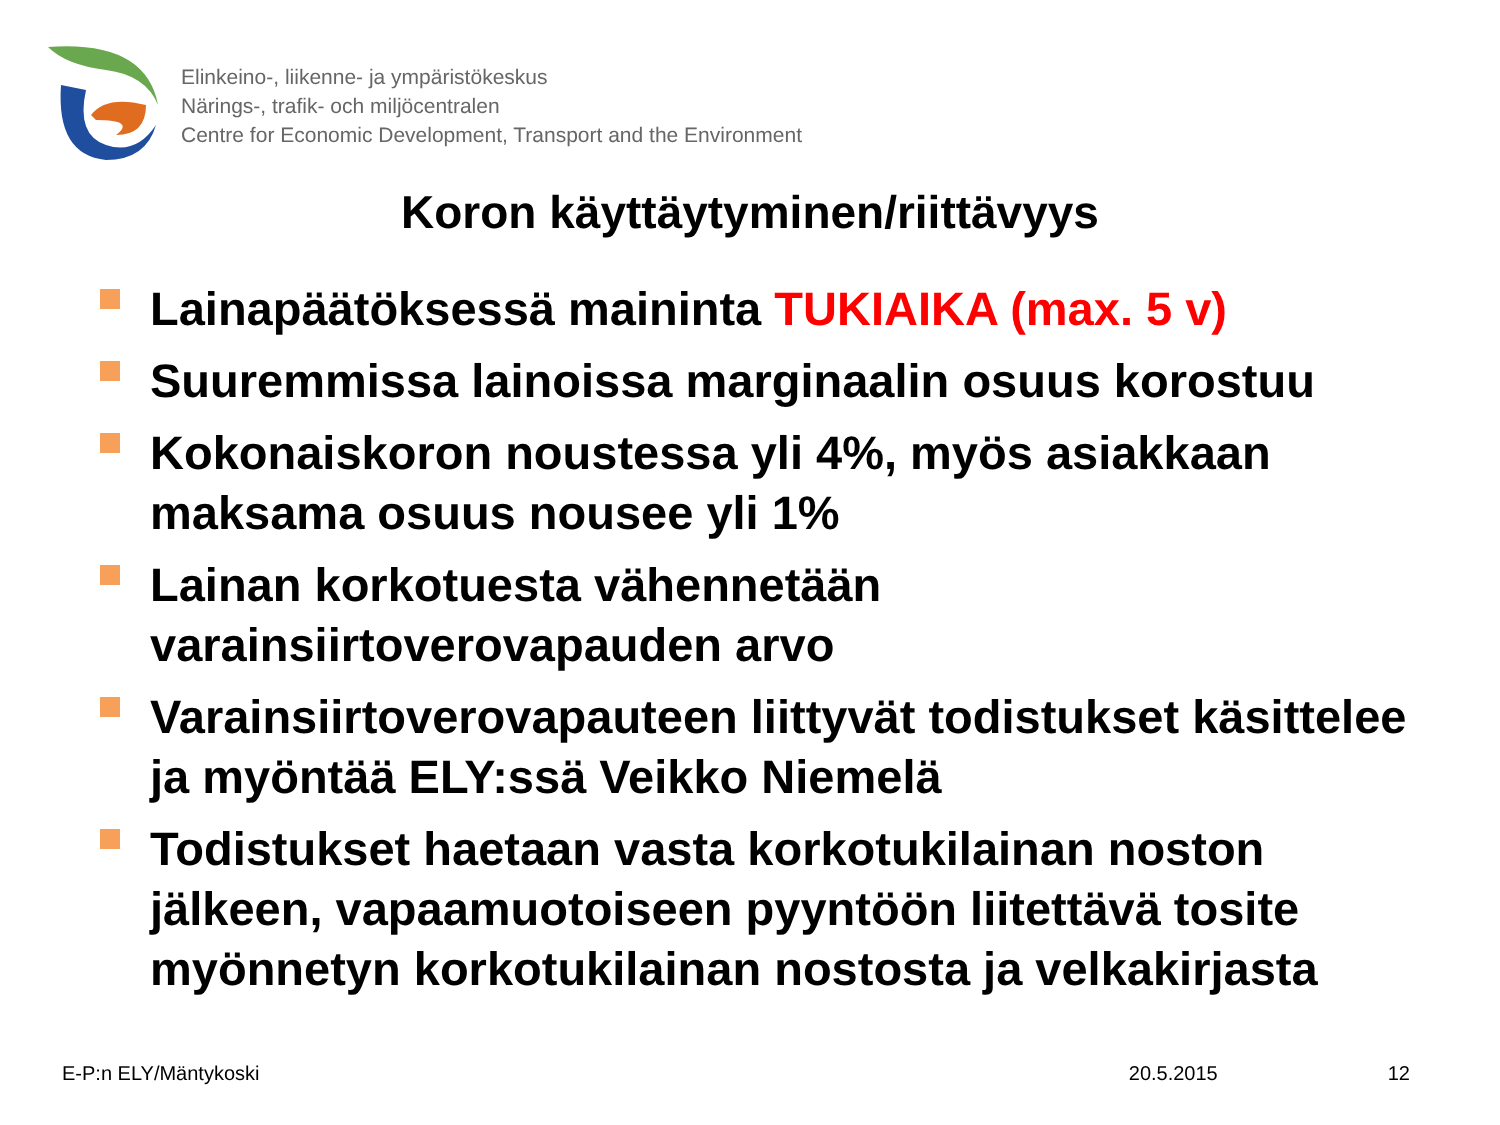Elinkeino-, liikenne- ja ympäristökeskus
Närings-, trafik- och miljöcentralen
Centre for Economic Development, Transport and the Environment
Koron käyttäytyminen/riittävyys
Lainapäätöksessä maininta TUKIAIKA (max. 5 v)
Suuremmissa lainoissa marginaalin osuus korostuu
Kokonaiskoron noustessa yli 4%, myös asiakkaan maksama osuus nousee yli 1%
Lainan korkotuesta vähennetään varainsiirtoverovapauden arvo
Varainsiirtoverovapauteen liittyvät todistukset käsittelee ja myöntää ELY:ssä Veikko Niemelä
Todistukset haetaan vasta korkotukilainan noston jälkeen, vapaamuotoiseen pyyntöön liitettävä tosite myönnetyn korkotukilainan nostosta ja velkakirjasta
E-P:n ELY/Mäntykoski 20.5.2015 12